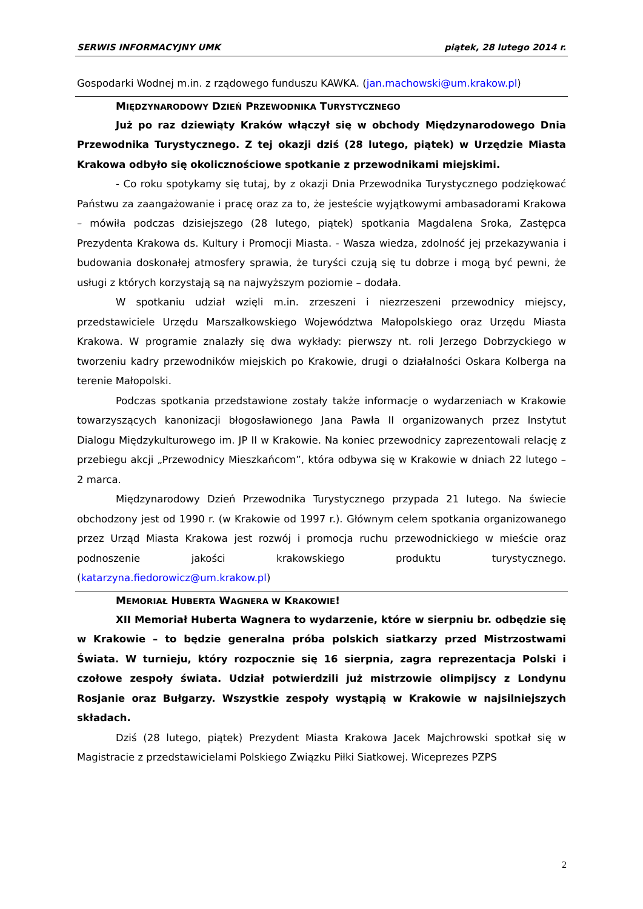SERWIS INFORMACYJNY UMK piątek, 28 lutego 2014 r.
Gospodarki Wodnej m.in. z rządowego funduszu KAWKA. (jan.machowski@um.krakow.pl)
MIĘDZYNARODOWY DZIEŃ PRZEWODNIKA TURYSTYCZNEGO
Już po raz dziewiąty Kraków włączył się w obchody Międzynarodowego Dnia Przewodnika Turystycznego. Z tej okazji dziś (28 lutego, piątek) w Urzędzie Miasta Krakowa odbyło się okolicznościowe spotkanie z przewodnikami miejskimi.
- Co roku spotykamy się tutaj, by z okazji Dnia Przewodnika Turystycznego podziękować Państwu za zaangażowanie i pracę oraz za to, że jesteście wyjątkowymi ambasadorami Krakowa – mówiła podczas dzisiejszego (28 lutego, piątek) spotkania Magdalena Sroka, Zastępca Prezydenta Krakowa ds. Kultury i Promocji Miasta. - Wasza wiedza, zdolność jej przekazywania i budowania doskonałej atmosfery sprawia, że turyści czują się tu dobrze i mogą być pewni, że usługi z których korzystają są na najwyższym poziomie – dodała.
W spotkaniu udział wzięli m.in. zrzeszeni i niezrzeszeni przewodnicy miejscy, przedstawiciele Urzędu Marszałkowskiego Województwa Małopolskiego oraz Urzędu Miasta Krakowa. W programie znalazły się dwa wykłady: pierwszy nt. roli Jerzego Dobrzyckiego w tworzeniu kadry przewodników miejskich po Krakowie, drugi o działalności Oskara Kolberga na terenie Małopolski.
Podczas spotkania przedstawione zostały także informacje o wydarzeniach w Krakowie towarzyszących kanonizacji błogosławionego Jana Pawła II organizowanych przez Instytut Dialogu Międzykulturowego im. JP II w Krakowie. Na koniec przewodnicy zaprezentowali relację z przebiegu akcji „Przewodnicy Mieszkańcom”, która odbywa się w Krakowie w dniach 22 lutego – 2 marca.
Międzynarodowy Dzień Przewodnika Turystycznego przypada 21 lutego. Na świecie obchodzony jest od 1990 r. (w Krakowie od 1997 r.). Głównym celem spotkania organizowanego przez Urząd Miasta Krakowa jest rozwój i promocja ruchu przewodnickiego w mieście oraz podnoszenie jakości krakowskiego produktu turystycznego. (katarzyna.fiedorowicz@um.krakow.pl)
MEMORIAŁ HUBERTA WAGNERA W KRAKOWIE!
XII Memoriał Huberta Wagnera to wydarzenie, które w sierpniu br. odbędzie się w Krakowie – to będzie generalna próba polskich siatkarzy przed Mistrzostwami Świata. W turnieju, który rozpocznie się 16 sierpnia, zagra reprezentacja Polski i czołowe zespoły świata. Udział potwierdzili już mistrzowie olimpijscy z Londynu Rosjanie oraz Bułgarzy. Wszystkie zespoły wystąpią w Krakowie w najsilniejszych składach.
Dziś (28 lutego, piątek) Prezydent Miasta Krakowa Jacek Majchrowski spotkał się w Magistracie z przedstawicielami Polskiego Związku Piłki Siatkowej. Wiceprezes PZPS
2